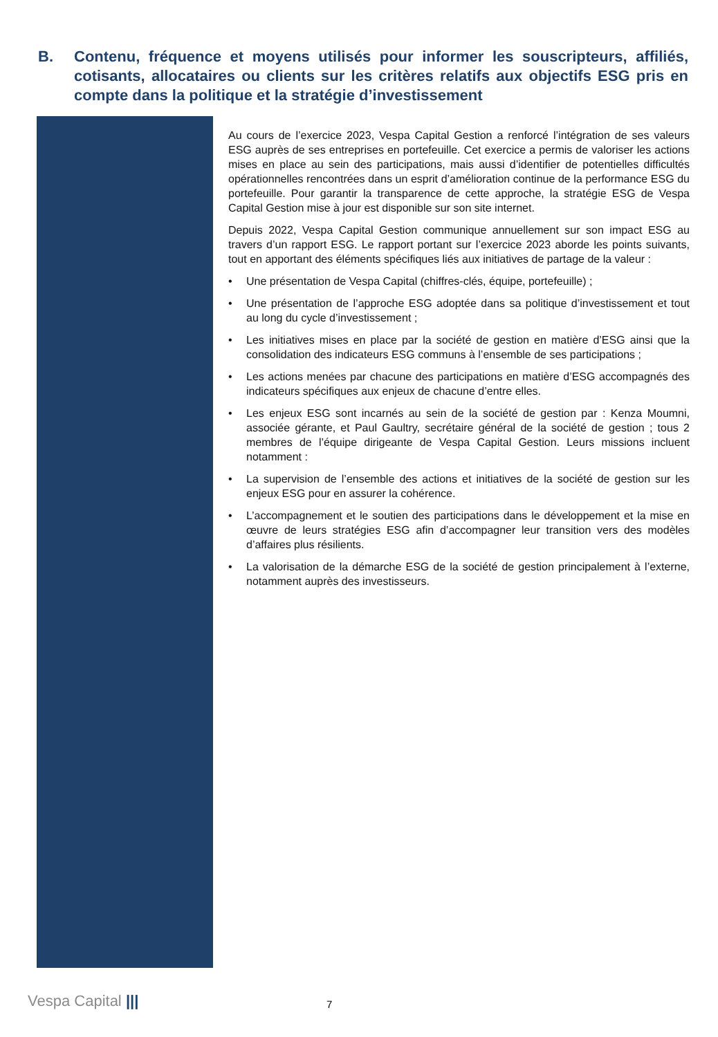B. Contenu, fréquence et moyens utilisés pour informer les souscripteurs, affiliés, cotisants, allocataires ou clients sur les critères relatifs aux objectifs ESG pris en compte dans la politique et la stratégie d’investissement
Au cours de l’exercice 2023, Vespa Capital Gestion a renforcé l’intégration de ses valeurs ESG auprès de ses entreprises en portefeuille. Cet exercice a permis de valoriser les actions mises en place au sein des participations, mais aussi d’identifier de potentielles difficultés opérationnelles rencontrées dans un esprit d’amélioration continue de la performance ESG du portefeuille. Pour garantir la transparence de cette approche, la stratégie ESG de Vespa Capital Gestion mise à jour est disponible sur son site internet.
Depuis 2022, Vespa Capital Gestion communique annuellement sur son impact ESG au travers d’un rapport ESG. Le rapport portant sur l’exercice 2023 aborde les points suivants, tout en apportant des éléments spécifiques liés aux initiatives de partage de la valeur :
• Une présentation de Vespa Capital (chiffres-clés, équipe, portefeuille) ;
• Une présentation de l’approche ESG adoptée dans sa politique d’investissement et tout au long du cycle d’investissement ;
• Les initiatives mises en place par la société de gestion en matière d’ESG ainsi que la consolidation des indicateurs ESG communs à l’ensemble de ses participations ;
• Les actions menées par chacune des participations en matière d’ESG accompagnés des indicateurs spécifiques aux enjeux de chacune d’entre elles.
• Les enjeux ESG sont incarnés au sein de la société de gestion par : Kenza Moumni, associée gérante, et Paul Gaultry, secrétaire général de la société de gestion ; tous 2 membres de l’équipe dirigeante de Vespa Capital Gestion. Leurs missions incluent notamment :
• La supervision de l’ensemble des actions et initiatives de la société de gestion sur les enjeux ESG pour en assurer la cohérence.
• L’accompagnement et le soutien des participations dans le développement et la mise en œuvre de leurs stratégies ESG afin d’accompagner leur transition vers des modèles d’affaires plus résilients.
• La valorisation de la démarche ESG de la société de gestion principalement à l’externe, notamment auprès des investisseurs.
Vespa Capital ||| 7